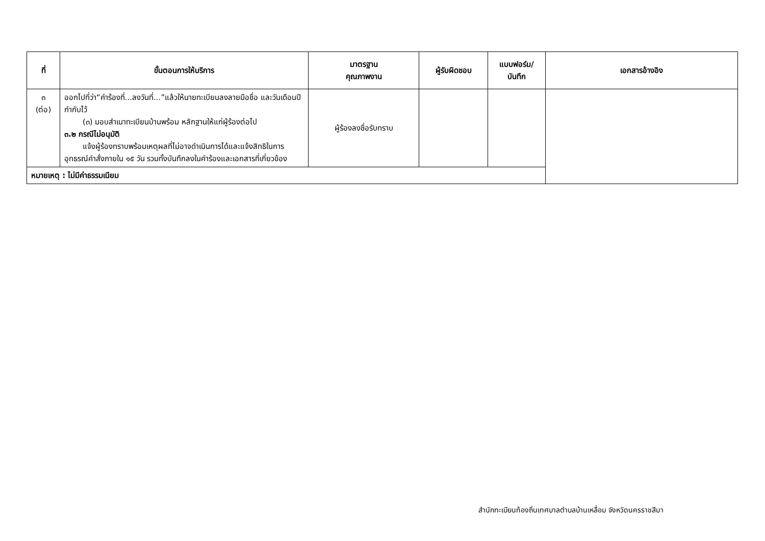| ที่ | ขั้นตอนการให้บริการ | มาตรฐาน คุณภาพงาน | ผู้รับผิดชอบ | แบบฟอร์ม/ บันทึก | เอกสารอ้างอิง |
| --- | --- | --- | --- | --- | --- |
| ๓ (ต่อ) | ออกไปที่ว่า“คำร้องที่...ลงวันที่...”แล้วให้นายทะเบียนลงลายมือชื่อ และวันเดือนปีกำกับไว้ (๓) มอบสำเนาทะเบียนบ้านพร้อม หลักฐานให้แก่ผู้ร้องต่อไป ๓.๒ กรณีไม่อนุมัติ แจ้งผู้ร้องทราบพร้อมเหตุผลที่ไม่อาจดำเนินการได้และแจ้งสิทธิในการอุทธรณ์คำสั่งภายใน ๑๕ วัน รวมทั้งบันทึกลงในคำร้องและเอกสารที่เกี่ยวข้อง | ผู้ร้องลงชื่อรับทราบ | | | |
| หมายเหตุ : ไม่มีค่าธรรมเนียม | | | | | |
สำนักทะเบียนท้องถิ่นเทศบาลตำบลบ้านเหลื่อม จังหวัดนครราชสีมา